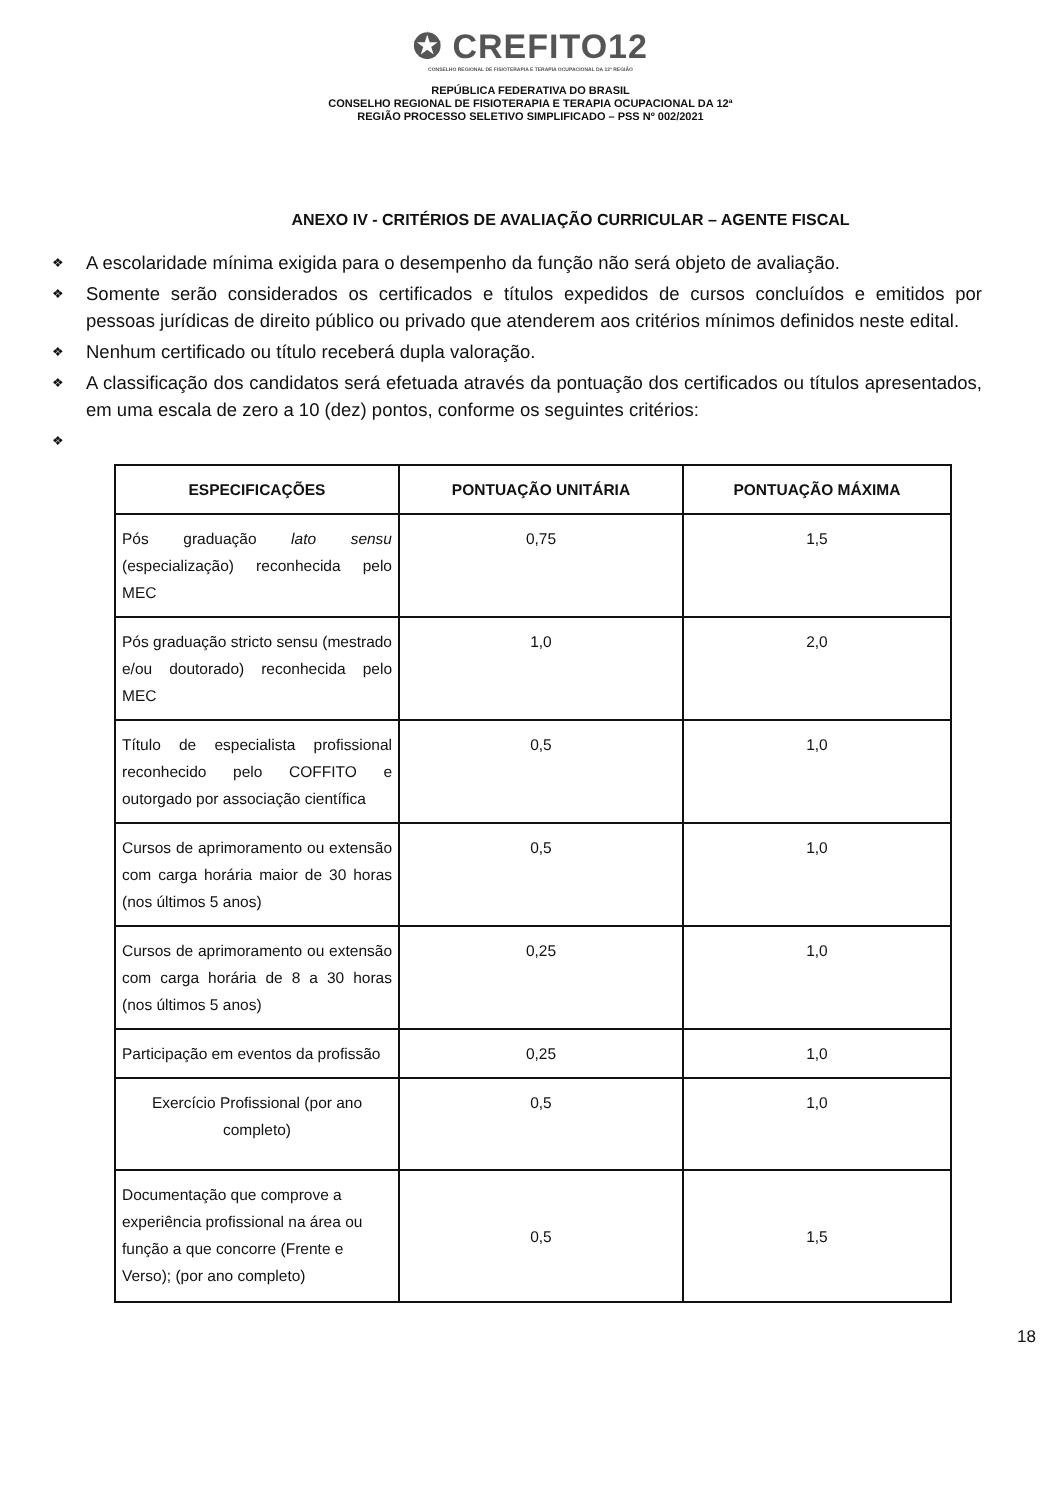✪ CREFITO12
CONSELHO REGIONAL DE FISIOTERAPIA E TERAPIA OCUPACIONAL DA 12ª REGIÃO
REPÚBLICA FEDERATIVA DO BRASIL
CONSELHO REGIONAL DE FISIOTERAPIA E TERAPIA OCUPACIONAL DA 12ª
REGIÃO PROCESSO SELETIVO SIMPLIFICADO – PSS Nº 002/2021
ANEXO IV - CRITÉRIOS DE AVALIAÇÃO CURRICULAR – AGENTE FISCAL
❖ A escolaridade mínima exigida para o desempenho da função não será objeto de avaliação.
❖ Somente serão considerados os certificados e títulos expedidos de cursos concluídos e emitidos por pessoas jurídicas de direito público ou privado que atenderem aos critérios mínimos definidos neste edital.
❖ Nenhum certificado ou título receberá dupla valoração.
❖ A classificação dos candidatos será efetuada através da pontuação dos certificados ou títulos apresentados, em uma escala de zero a 10 (dez) pontos, conforme os seguintes critérios:
❖
| ESPECIFICAÇÕES | PONTUAÇÃO UNITÁRIA | PONTUAÇÃO MÁXIMA |
| --- | --- | --- |
| Pós graduação lato sensu (especialização) reconhecida pelo MEC | 0,75 | 1,5 |
| Pós graduação stricto sensu (mestrado e/ou doutorado) reconhecida pelo MEC | 1,0 | 2,0 |
| Título de especialista profissional reconhecido pelo COFFITO e outorgado por associação científica | 0,5 | 1,0 |
| Cursos de aprimoramento ou extensão com carga horária maior de 30 horas (nos últimos 5 anos) | 0,5 | 1,0 |
| Cursos de aprimoramento ou extensão com carga horária de 8 a 30 horas (nos últimos 5 anos) | 0,25 | 1,0 |
| Participação em eventos da profissão | 0,25 | 1,0 |
| Exercício Profissional (por ano completo) | 0,5 | 1,0 |
| Documentação que comprove a experiência profissional na área ou função a que concorre (Frente e Verso); (por ano completo) | 0,5 | 1,5 |
18